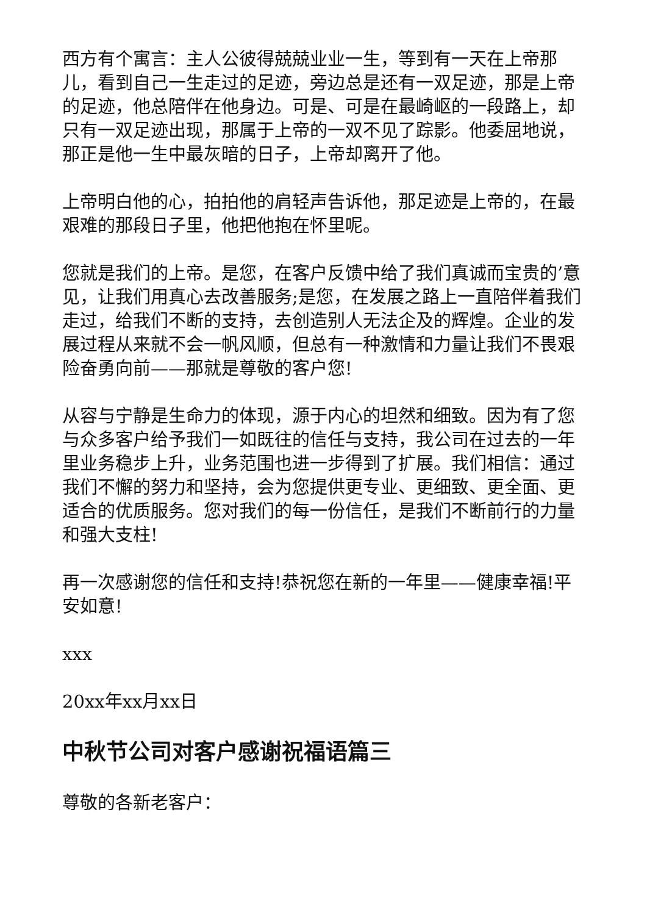西方有个寓言：主人公彼得兢兢业业一生，等到有一天在上帝那儿，看到自己一生走过的足迹，旁边总是还有一双足迹，那是上帝的足迹，他总陪伴在他身边。可是、可是在最崎岖的一段路上，却只有一双足迹出现，那属于上帝的一双不见了踪影。他委屈地说，那正是他一生中最灰暗的日子，上帝却离开了他。
上帝明白他的心，拍拍他的肩轻声告诉他，那足迹是上帝的，在最艰难的那段日子里，他把他抱在怀里呢。
您就是我们的上帝。是您，在客户反馈中给了我们真诚而宝贵的’意见，让我们用真心去改善服务;是您，在发展之路上一直陪伴着我们走过，给我们不断的支持，去创造别人无法企及的辉煌。企业的发展过程从来就不会一帆风顺，但总有一种激情和力量让我们不畏艰险奋勇向前——那就是尊敬的客户您!
从容与宁静是生命力的体现，源于内心的坦然和细致。因为有了您与众多客户给予我们一如既往的信任与支持，我公司在过去的一年里业务稳步上升，业务范围也进一步得到了扩展。我们相信：通过我们不懈的努力和坚持，会为您提供更专业、更细致、更全面、更适合的优质服务。您对我们的每一份信任，是我们不断前行的力量和强大支柱!
再一次感谢您的信任和支持!恭祝您在新的一年里——健康幸福!平安如意!
xxx
20xx年xx月xx日
中秋节公司对客户感谢祝福语篇三
尊敬的各新老客户：